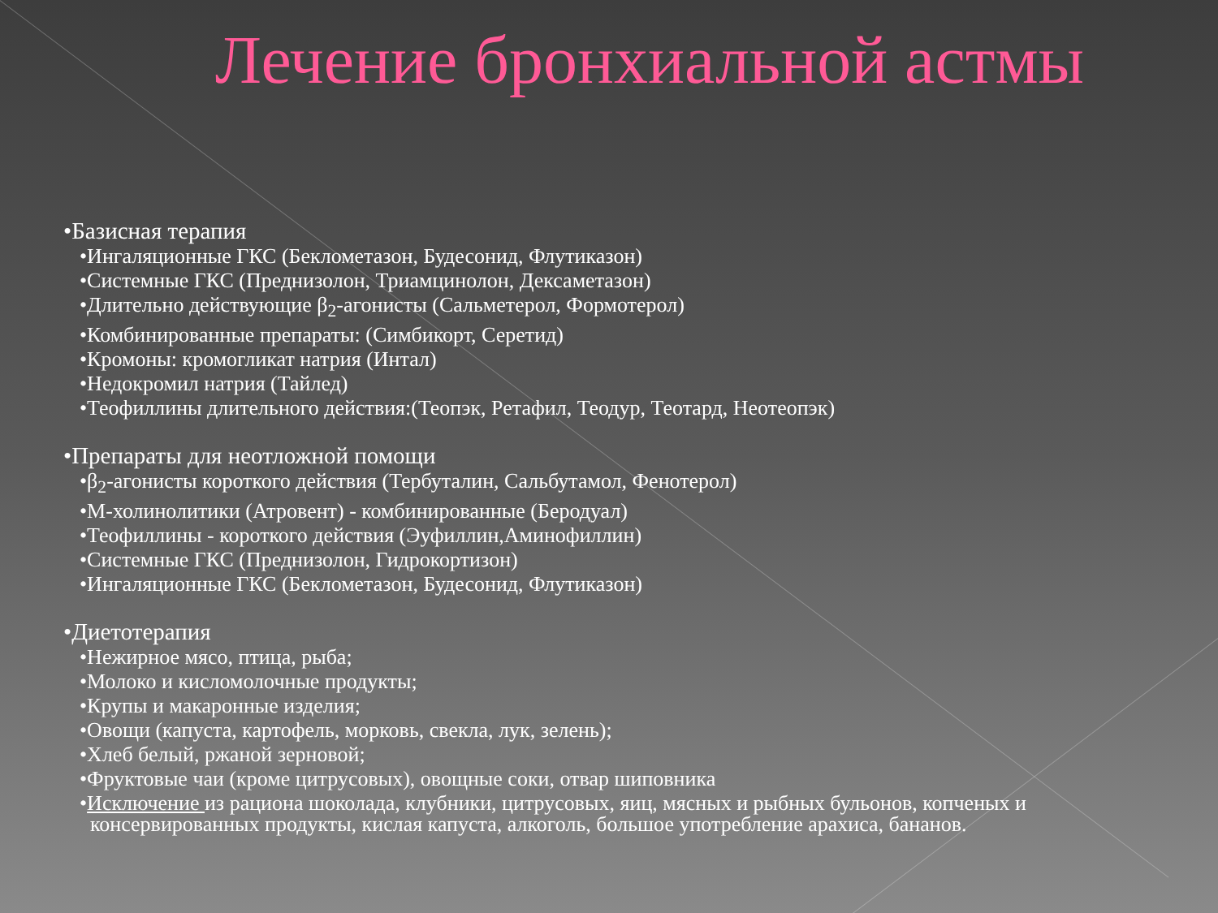Лечение бронхиальной астмы
•Базисная терапия
•Ингаляционные ГКС (Беклометазон, Будесонид, Флутиказон)
•Системные ГКС (Преднизолон, Триамцинолон, Дексаметазон)
•Длительно действующие β<sub>2</sub>-агонисты (Сальметерол, Формотерол)
•Комбинированные препараты: (Симбикорт, Серетид)
•Кромоны: кромогликат натрия (Интал)
•Недокромил натрия (Тайлед)
•Теофиллины длительного действия:(Теопэк, Ретафил, Теодур, Теотард, Неотеопэк)
•Препараты для неотложной помощи
•β<sub>2</sub>-агонисты короткого действия (Тербуталин, Сальбутамол, Фенотерол)
•М-холинолитики (Атровент) - комбинированные (Беродуал)
•Теофиллины - короткого действия (Эуфиллин,Аминофиллин)
•Системные ГКС (Преднизолон, Гидрокортизон)
•Ингаляционные ГКС (Беклометазон, Будесонид, Флутиказон)
•Диетотерапия
•Нежирное мясо, птица, рыба;
•Молоко и кисломолочные продукты;
•Крупы и макаронные изделия;
•Овощи (капуста, картофель, морковь, свекла, лук, зелень);
•Хлеб белый, ржаной зерновой;
•Фруктовые чаи (кроме цитрусовых), овощные соки, отвар шиповника
•Исключение из рациона шоколада, клубники, цитрусовых, яиц, мясных и рыбных бульонов, копченых и
консервированных продукты, кислая капуста, алкоголь, большое употребление арахиса, бананов.